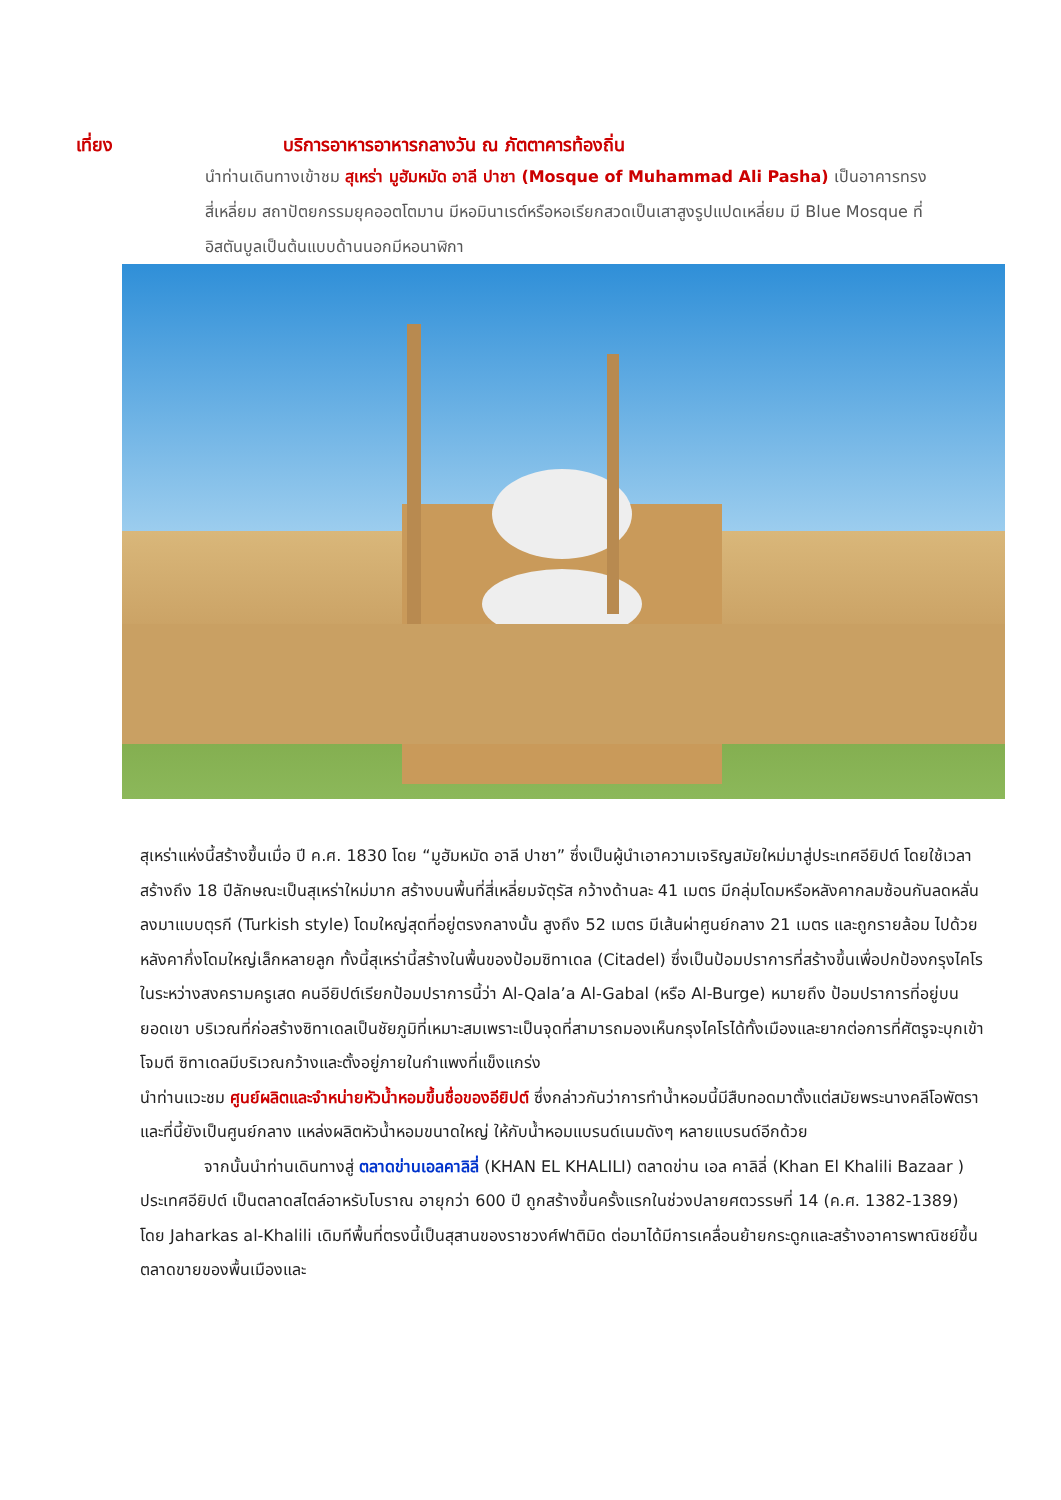เที่ยง บริการอาหารอาหารกลางวัน ณ ภัตตาคารท้องถิ่น
นำท่านเดินทางเข้าชม สุเหร่า มูฮัมหมัด อาลี ปาชา (Mosque of Muhammad Ali Pasha) เป็นอาคารทรงสี่เหลี่ยม สถาปัตยกรรมยุคออตโตมาน มีหอมินาเรต์หรือหอเรียกสวดเป็นเสาสูงรูปแปดเหลี่ยม มี Blue Mosque ที่อิสตันบูลเป็นต้นแบบด้านนอกมีหอนาฬิกา
สุเหร่าแห่งนี้สร้างขึ้นเมื่อ ปี ค.ศ. 1830 โดย “มูฮัมหมัด อาลี ปาชา” ซึ่งเป็นผู้นำเอาความเจริญสมัยใหม่มาสู่ประเทศอียิปต์ โดยใช้เวลาสร้างถึง 18 ปีลักษณะเป็นสุเหร่าใหม่มาก สร้างบนพื้นที่สี่เหลี่ยมจัตุรัส กว้างด้านละ 41 เมตร มีกลุ่มโดมหรือหลังคากลมซ้อนกันลดหลั่นลงมาแบบตุรกี (Turkish style) โดมใหญ่สุดที่อยู่ตรงกลางนั้น สูงถึง 52 เมตร มีเส้นผ่าศูนย์กลาง 21 เมตร และถูกรายล้อม ไปด้วยหลังคากึ่งโดมใหญ่เล็กหลายลูก ทั้งนี้สุเหร่านี้สร้างในพื้นของป้อมซิทาเดล (Citadel) ซึ่งเป็นป้อมปราการที่สร้างขึ้นเพื่อปกป้องกรุงไคโรในระหว่างสงครามครูเสด คนอียิปต์เรียกป้อมปราการนี้ว่า Al-Qala’a Al-Gabal (หรือ Al-Burge) หมายถึง ป้อมปราการที่อยู่บนยอดเขา บริเวณที่ก่อสร้างซิทาเดลเป็นชัยภูมิที่เหมาะสมเพราะเป็นจุดที่สามารถมองเห็นกรุงไคโรได้ทั้งเมืองและยากต่อการที่ศัตรูจะบุกเข้าโจมตี ซิทาเดลมีบริเวณกว้างและตั้งอยู่ภายในกำแพงที่แข็งแกร่ง
นำท่านแวะชม ศูนย์ผลิตและจำหน่ายหัวน้ำหอมขึ้นชื่อของอียิปต์ ซึ่งกล่าวกันว่าการทำน้ำหอมนี้มีสืบทอดมาตั้งแต่สมัยพระนางคลีโอพัตรา และที่นี้ยังเป็นศูนย์กลาง แหล่งผลิตหัวน้ำหอมขนาดใหญ่ ให้กับน้ำหอมแบรนด์เนมดังๆ หลายแบรนด์อีกด้วย
จากนั้นนำท่านเดินทางสู่ ตลาดข่านเอลคาลิลี่ (KHAN EL KHALILI) ตลาดข่าน เอล คาลิลี่ (Khan El Khalili Bazaar ) ประเทศอียิปต์ เป็นตลาดสไตล์อาหรับโบราณ อายุกว่า 600 ปี ถูกสร้างขึ้นครั้งแรกในช่วงปลายศตวรรษที่ 14 (ค.ศ. 1382-1389) โดย Jaharkas al-Khalili เดิมทีพื้นที่ตรงนี้เป็นสุสานของราชวงศ์ฟาติมิด ต่อมาได้มีการเคลื่อนย้ายกระดูกและสร้างอาคารพาณิชย์ขึ้น ตลาดขายของพื้นเมืองและ